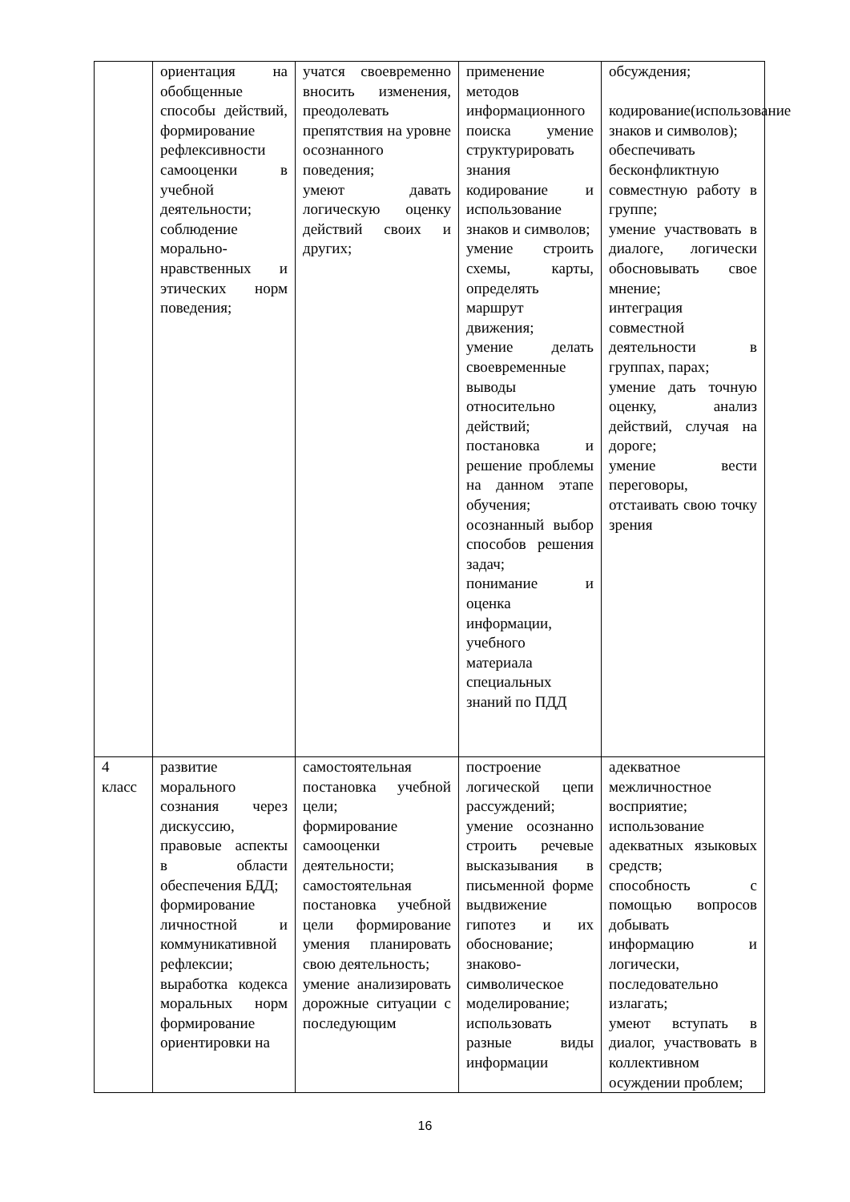| | ориентация на обобщенные способы действий, формирование рефлексивности самооценки в учебной деятельности; соблюдение морально-нравственных и этических норм поведения; | учатся своевременно вносить изменения, преодолевать препятствия на уровне осознанного поведения; умеют давать логическую оценку действий своих и других; | применение методов информационного поиска умение структурировать знания кодирование и использование знаков и символов; умение строить схемы, карты, определять маршрут движения; умение делать своевременные выводы относительно действий; постановка и решение проблемы на данном этапе обучения; осознанный выбор способов решения задач; понимание и оценка информации, учебного материала специальных знаний по ПДД | обсуждения; кодирование(использование знаков и символов); обеспечивать бесконфликтную совместную работу в группе; умение участвовать в диалоге, логически обосновывать свое мнение; интеграция совместной деятельности в группах, парах; умение дать точную оценку, анализ действий, случая на дороге; умение вести переговоры, отстаивать свою точку зрения |
| 4 класс | развитие морального сознания через дискуссию, правовые аспекты в области обеспечения БДД; формирование личностной и коммуникативной рефлексии; выработка кодекса моральных норм формирование ориентировки на | самостоятельная постановка учебной цели; формирование самооценки деятельности; самостоятельная постановка учебной цели формирование умения планировать свою деятельность; умение анализировать дорожные ситуации с последующим | построение логической цепи рассуждений; умение осознанно строить речевые высказывания в письменной форме выдвижение гипотез и их обоснование; знаково-символическое моделирование; использовать разные виды информации | адекватное межличностное восприятие; использование адекватных языковых средств; способность с помощью вопросов добывать информацию и логически, последовательно излагать; умеют вступать в диалог, участвовать в коллективном осуждении проблем; |
16